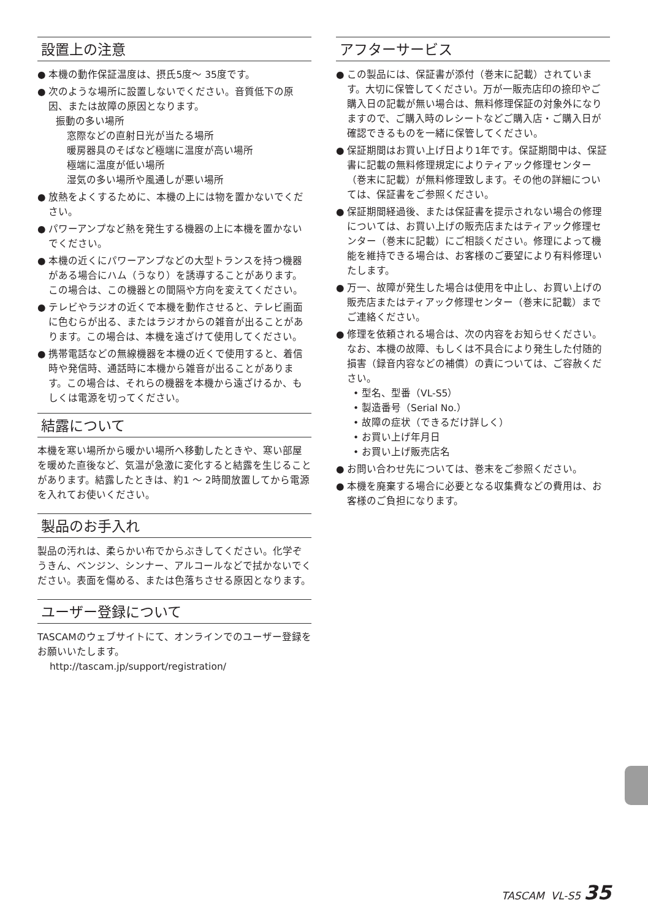設置上の注意
● 本機の動作保証温度は、摂氏5度～ 35度です。
● 次のような場所に設置しないでください。音質低下の原因、または故障の原因となります。
振動の多い場所
窓際などの直射日光が当たる場所
暖房器具のそばなど極端に温度が高い場所
極端に温度が低い場所
湿気の多い場所や風通しが悪い場所
● 放熱をよくするために、本機の上には物を置かないでください。
● パワーアンプなど熱を発生する機器の上に本機を置かないでください。
● 本機の近くにパワーアンプなどの大型トランスを持つ機器がある場合にハム（うなり）を誘導することがあります。この場合は、この機器との間隔や方向を変えてください。
● テレビやラジオの近くで本機を動作させると、テレビ画面に色むらが出る、またはラジオからの雑音が出ることがあります。この場合は、本機を遠ざけて使用してください。
● 携帯電話などの無線機器を本機の近くで使用すると、着信時や発信時、通話時に本機から雑音が出ることがあります。この場合は、それらの機器を本機から遠ざけるか、もしくは電源を切ってください。
結露について
本機を寒い場所から暖かい場所へ移動したときや、寒い部屋を暖めた直後など、気温が急激に変化すると結露を生じることがあります。結露したときは、約1 ～ 2時間放置してから電源を入れてお使いください。
製品のお手入れ
製品の汚れは、柔らかい布でからぶきしてください。化学ぞうきん、ベンジン、シンナー、アルコールなどで拭かないでください。表面を傷める、または色落ちさせる原因となります。
ユーザー登録について
TASCAMのウェブサイトにて、オンラインでのユーザー登録をお願いいたします。
http://tascam.jp/support/registration/
アフターサービス
● この製品には、保証書が添付（巻末に記載）されています。大切に保管してください。万が一販売店印の捺印やご購入日の記載が無い場合は、無料修理保証の対象外になりますので、ご購入時のレシートなどご購入店・ご購入日が確認できるものを一緒に保管してください。
● 保証期間はお買い上げ日より1年です。保証期間中は、保証書に記載の無料修理規定によりティアック修理センター（巻末に記載）が無料修理致します。その他の詳細については、保証書をご参照ください。
● 保証期間経過後、または保証書を提示されない場合の修理については、お買い上げの販売店またはティアック修理センター（巻末に記載）にご相談ください。修理によって機能を維持できる場合は、お客様のご要望により有料修理いたします。
● 万一、故障が発生した場合は使用を中止し、お買い上げの販売店またはティアック修理センター（巻末に記載）までご連絡ください。
● 修理を依頼される場合は、次の内容をお知らせください。なお、本機の故障、もしくは不具合により発生した付随的損害（録音内容などの補償）の責については、ご容赦ください。
• 型名、型番（VL-S5）
• 製造番号（Serial No.）
• 故障の症状（できるだけ詳しく）
• お買い上げ年月日
• お買い上げ販売店名
● お問い合わせ先については、巻末をご参照ください。
● 本機を廃棄する場合に必要となる収集費などの費用は、お客様のご負担になります。
TASCAM VL-S5 35